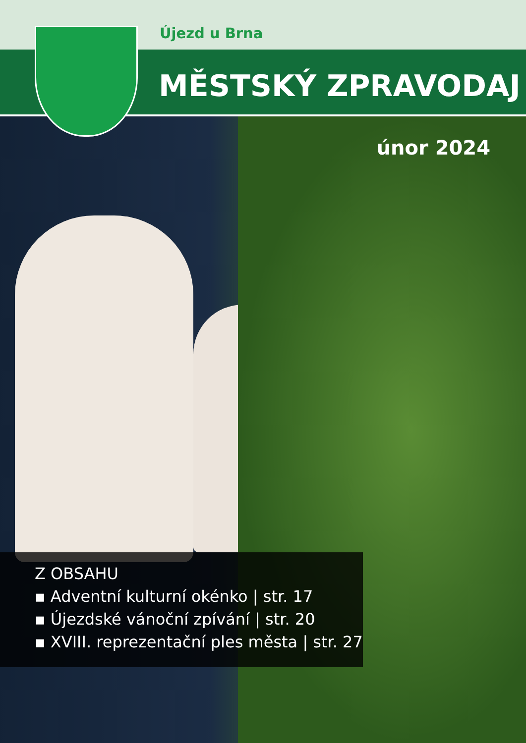Újezd u Brna
MĚSTSKÝ ZPRAVODAJ
únor 2024
Z OBSAHU
▪ Adventní kulturní okénko | str. 17
▪ Újezdské vánoční zpívání | str. 20
▪ XVIII. reprezentační ples města | str. 27